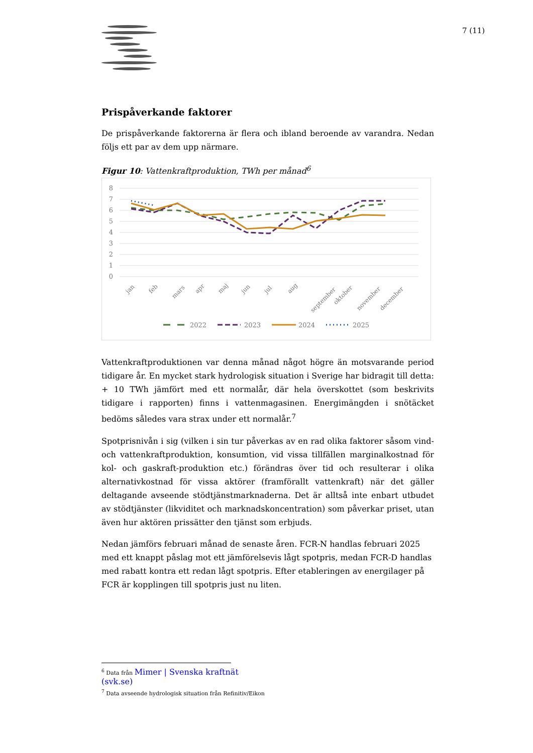7 (11)
Prispåverkande faktorer
De prispåverkande faktorerna är flera och ibland beroende av varandra. Nedan följs ett par av dem upp närmare.
Figur 10: Vattenkraftproduktion, TWh per månad<sup>6</sup>
8
7
6
5
4
3
2
1
0
jan
feb
mars
apr
maj
jun
jul
aug
september
oktober
november
december
2022
2023
2024
2025
Vattenkraftproduktionen var denna månad något högre än motsvarande period tidigare år. En mycket stark hydrologisk situation i Sverige har bidragit till detta: + 10 TWh jämfört med ett normalår, där hela överskottet (som beskrivits tidigare i rapporten) finns i vattenmagasinen. Energimängden i snötäcket bedöms således vara strax under ett normalår.<sup>7</sup>
Spotprisnivån i sig (vilken i sin tur påverkas av en rad olika faktorer såsom vind- och vattenkraftproduktion, konsumtion, vid vissa tillfällen marginalkostnad för kol- och gaskraft-produktion etc.) förändras över tid och resulterar i olika alternativkostnad för vissa aktörer (framförallt vattenkraft) när det gäller deltagande avseende stödtjänstmarknaderna. Det är alltså inte enbart utbudet av stödtjänster (likviditet och marknadskoncentration) som påverkar priset, utan även hur aktören prissätter den tjänst som erbjuds.
Nedan jämförs februari månad de senaste åren. FCR-N handlas februari 2025 med ett knappt påslag mot ett jämförelsevis lågt spotpris, medan FCR-D handlas med rabatt kontra ett redan lågt spotpris. Efter etableringen av energilager på FCR är kopplingen till spotpris just nu liten.
<sup>6</sup> Data från Mimer | Svenska kraftnät (svk.se)
<sup>7</sup> Data avseende hydrologisk situation från Refinitiv/Eikon